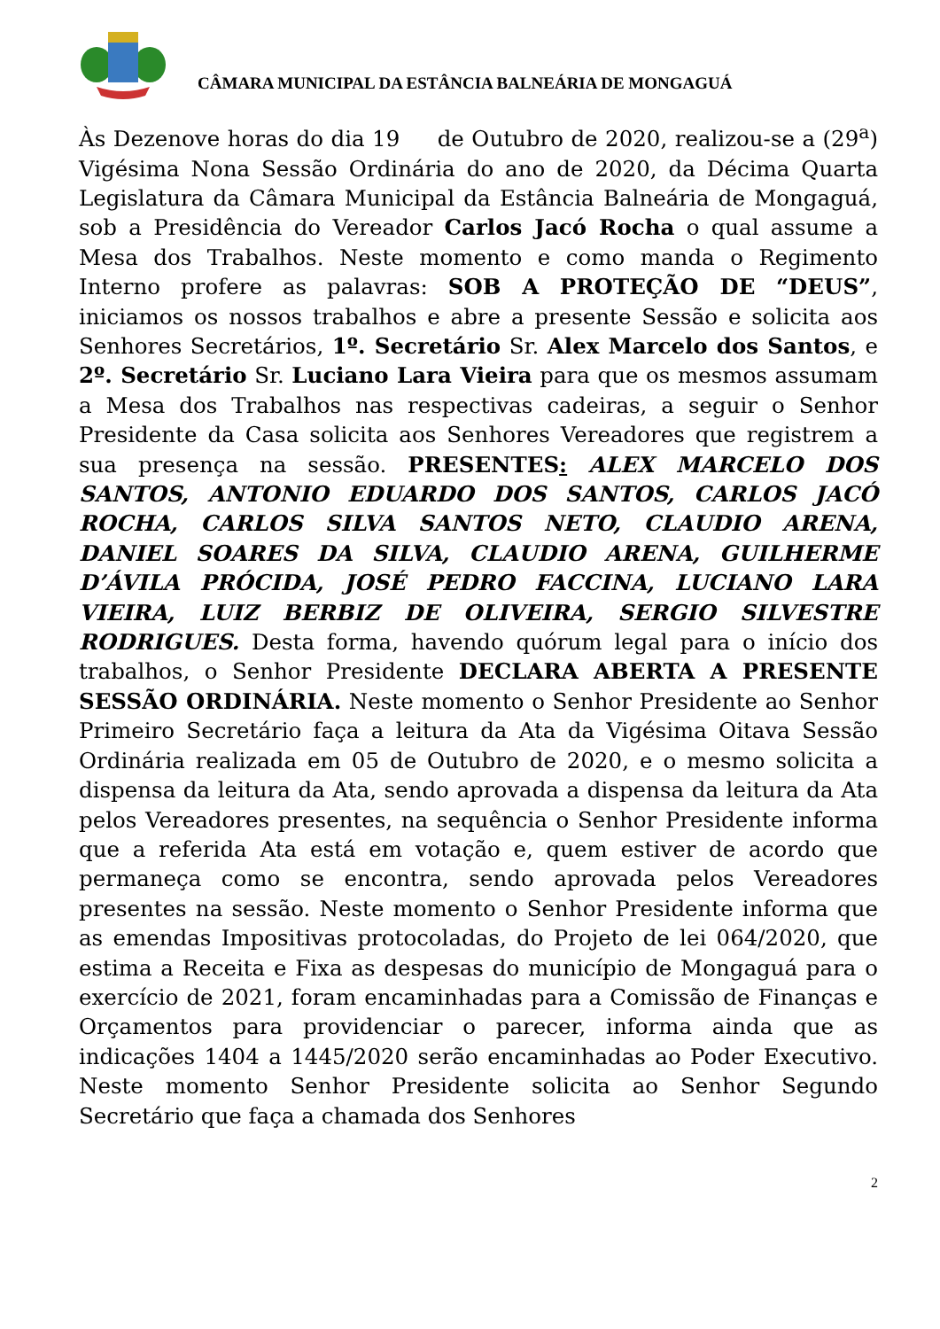CÂMARA MUNICIPAL DA ESTÂNCIA BALNEÁRIA DE MONGAGUÁ
Às Dezenove horas do dia 19 de Outubro de 2020, realizou-se a (29<sup>a</sup>) Vigésima Nona Sessão Ordinária do ano de 2020, da Décima Quarta Legislatura da Câmara Municipal da Estância Balneária de Mongaguá, sob a Presidência do Vereador Carlos Jacó Rocha o qual assume a Mesa dos Trabalhos. Neste momento e como manda o Regimento Interno profere as palavras: SOB A PROTEÇÃO DE “DEUS”, iniciamos os nossos trabalhos e abre a presente Sessão e solicita aos Senhores Secretários, 1º. Secretário Sr. Alex Marcelo dos Santos, e 2º. Secretário Sr. Luciano Lara Vieira para que os mesmos assumam a Mesa dos Trabalhos nas respectivas cadeiras, a seguir o Senhor Presidente da Casa solicita aos Senhores Vereadores que registrem a sua presença na sessão. PRESENTES: ALEX MARCELO DOS SANTOS, ANTONIO EDUARDO DOS SANTOS, CARLOS JACÓ ROCHA, CARLOS SILVA SANTOS NETO, CLAUDIO ARENA, DANIEL SOARES DA SILVA, CLAUDIO ARENA, GUILHERME D’ÁVILA PRÓCIDA, JOSÉ PEDRO FACCINA, LUCIANO LARA VIEIRA, LUIZ BERBIZ DE OLIVEIRA, SERGIO SILVESTRE RODRIGUES. Desta forma, havendo quórum legal para o início dos trabalhos, o Senhor Presidente DECLARA ABERTA A PRESENTE SESSÃO ORDINÁRIA. Neste momento o Senhor Presidente ao Senhor Primeiro Secretário faça a leitura da Ata da Vigésima Oitava Sessão Ordinária realizada em 05 de Outubro de 2020, e o mesmo solicita a dispensa da leitura da Ata, sendo aprovada a dispensa da leitura da Ata pelos Vereadores presentes, na sequência o Senhor Presidente informa que a referida Ata está em votação e, quem estiver de acordo que permaneça como se encontra, sendo aprovada pelos Vereadores presentes na sessão. Neste momento o Senhor Presidente informa que as emendas Impositivas protocoladas, do Projeto de lei 064/2020, que estima a Receita e Fixa as despesas do município de Mongaguá para o exercício de 2021, foram encaminhadas para a Comissão de Finanças e Orçamentos para providenciar o parecer, informa ainda que as indicações 1404 a 1445/2020 serão encaminhadas ao Poder Executivo. Neste momento Senhor Presidente solicita ao Senhor Segundo Secretário que faça a chamada dos Senhores
2